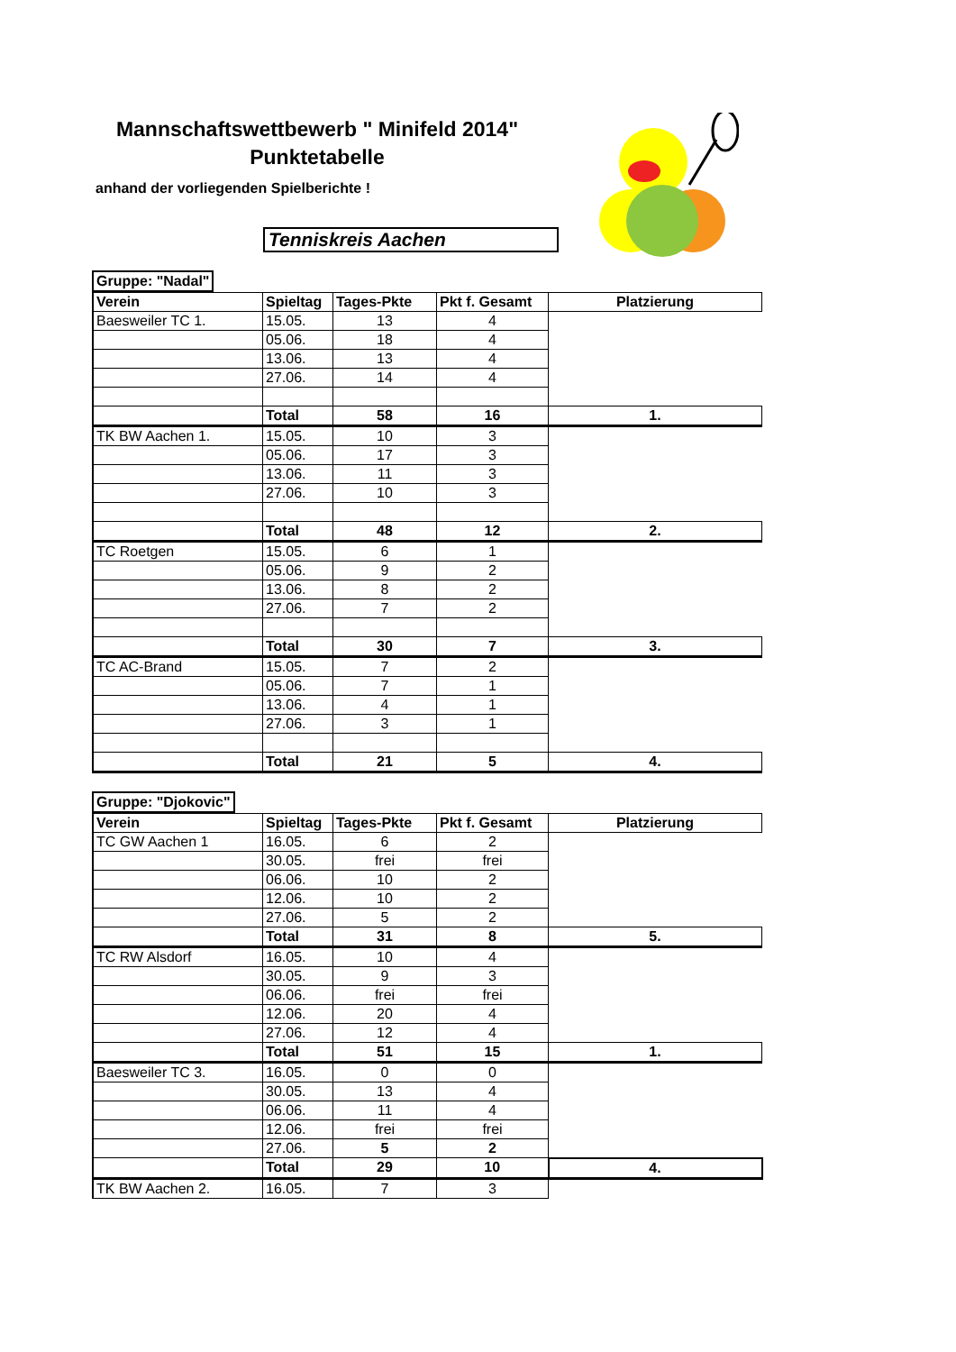Mannschaftswettbewerb " Minifeld 2014"
Punktetabelle
anhand der vorliegenden Spielberichte !
Tenniskreis Aachen
| Gruppe: "Nadal" |
| Verein | Spieltag | Tages-Pkte | Pkt f. Gesamt | Platzierung |
| Baesweiler TC 1. | 15.05. | 13 | 4 | |
| | 05.06. | 18 | 4 | |
| | 13.06. | 13 | 4 | |
| | 27.06. | 14 | 4 | |
| | Total | 58 | 16 | 1. |
| TK BW Aachen 1. | 15.05. | 10 | 3 | |
| | 05.06. | 17 | 3 | |
| | 13.06. | 11 | 3 | |
| | 27.06. | 10 | 3 | |
| | Total | 48 | 12 | 2. |
| TC Roetgen | 15.05. | 6 | 1 | |
| | 05.06. | 9 | 2 | |
| | 13.06. | 8 | 2 | |
| | 27.06. | 7 | 2 | |
| | Total | 30 | 7 | 3. |
| TC AC-Brand | 15.05. | 7 | 2 | |
| | 05.06. | 7 | 1 | |
| | 13.06. | 4 | 1 | |
| | 27.06. | 3 | 1 | |
| | Total | 21 | 5 | 4. |
| Gruppe: "Djokovic" |
| Verein | Spieltag | Tages-Pkte | Pkt f. Gesamt | Platzierung |
| TC GW Aachen 1 | 16.05. | 6 | 2 | |
| | 30.05. | frei | frei | |
| | 06.06. | 10 | 2 | |
| | 12.06. | 10 | 2 | |
| | 27.06. | 5 | 2 | |
| | Total | 31 | 8 | 5. |
| TC RW Alsdorf | 16.05. | 10 | 4 | |
| | 30.05. | 9 | 3 | |
| | 06.06. | frei | frei | |
| | 12.06. | 20 | 4 | |
| | 27.06. | 12 | 4 | |
| | Total | 51 | 15 | 1. |
| Baesweiler TC 3. | 16.05. | 0 | 0 | |
| | 30.05. | 13 | 4 | |
| | 06.06. | 11 | 4 | |
| | 12.06. | frei | frei | |
| | 27.06. | 5 | 2 | |
| | Total | 29 | 10 | 4. |
| TK BW Aachen 2. | 16.05. | 7 | 3 | |